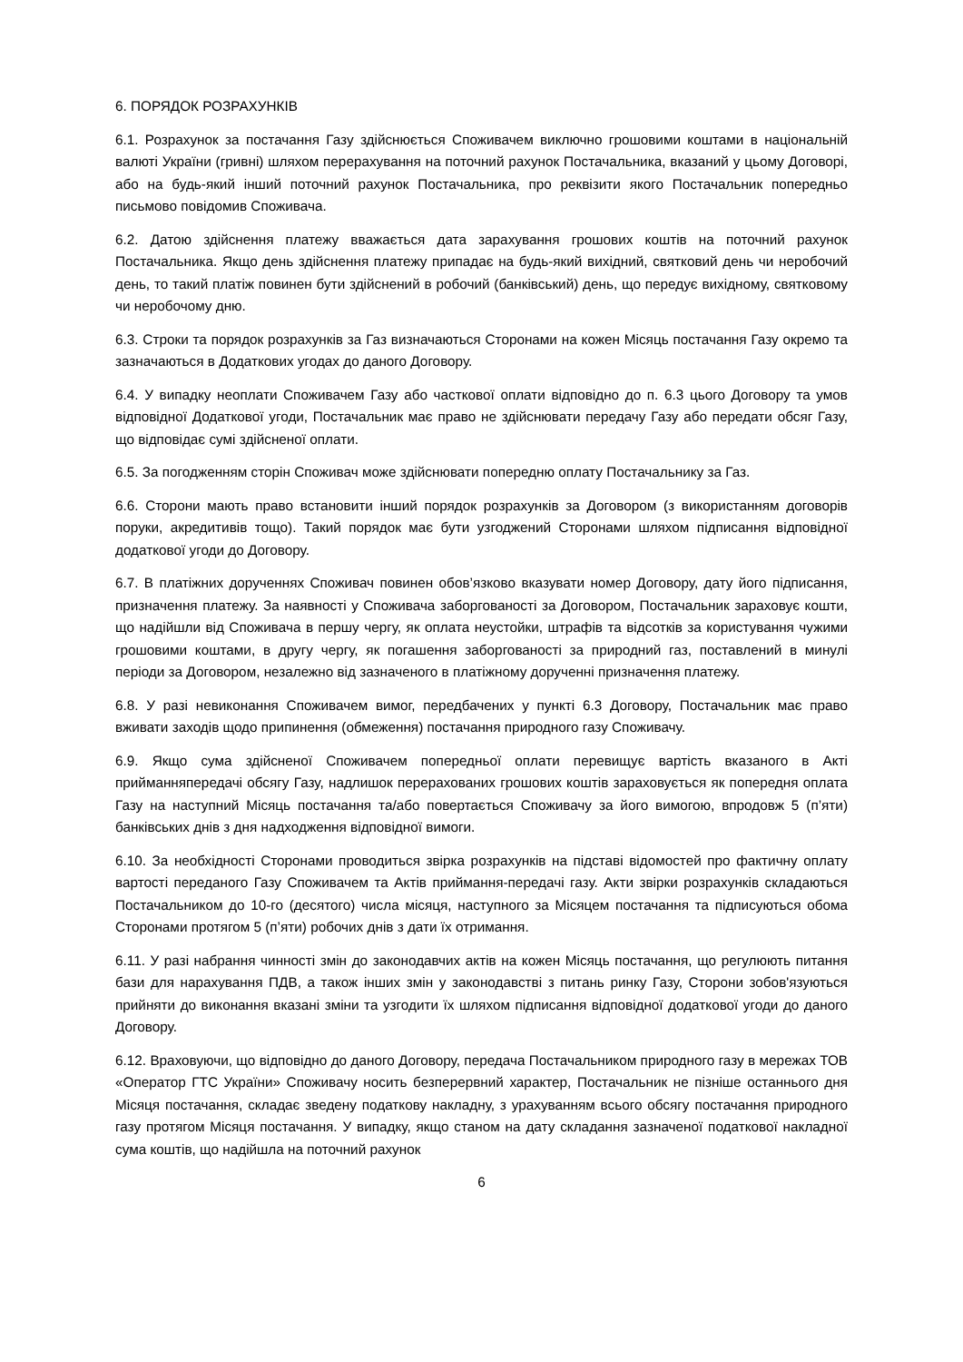6. ПОРЯДОК РОЗРАХУНКІВ
6.1. Розрахунок за постачання Газу здійснюється Споживачем виключно грошовими коштами в національній валюті України (гривні) шляхом перерахування на поточний рахунок Постачальника, вказаний у цьому Договорі, або на будь-який інший поточний рахунок Постачальника, про реквізити якого Постачальник попередньо письмово повідомив Споживача.
6.2. Датою здійснення платежу вважається дата зарахування грошових коштів на поточний рахунок Постачальника. Якщо день здійснення платежу припадає на будь-який вихідний, святковий день чи неробочий день, то такий платіж повинен бути здійснений в робочий (банківський) день, що передує вихідному, святковому чи неробочому дню.
6.3. Строки та порядок розрахунків за Газ визначаються Сторонами на кожен Місяць постачання Газу окремо та зазначаються в Додаткових угодах до даного Договору.
6.4. У випадку неоплати Споживачем Газу або часткової оплати відповідно до п. 6.3 цього Договору та умов відповідної Додаткової угоди, Постачальник має право не здійснювати передачу Газу або передати обсяг Газу, що відповідає сумі здійсненої оплати.
6.5. За погодженням сторін Споживач може здійснювати попередню оплату Постачальнику за Газ.
6.6. Сторони мають право встановити інший порядок розрахунків за Договором (з використанням договорів поруки, акредитивів тощо). Такий порядок має бути узгоджений Сторонами шляхом підписання відповідної додаткової угоди до Договору.
6.7. В платіжних дорученнях Споживач повинен обов’язково вказувати номер Договору, дату його підписання, призначення платежу. За наявності у Споживача заборгованості за Договором, Постачальник зараховує кошти, що надійшли від Споживача в першу чергу, як оплата неустойки, штрафів та відсотків за користування чужими грошовими коштами, в другу чергу, як погашення заборгованості за природний газ, поставлений в минулі періоди за Договором, незалежно від зазначеного в платіжному дорученні призначення платежу.
6.8. У разі невиконання Споживачем вимог, передбачених у пункті 6.3 Договору, Постачальник має право вживати заходів щодо припинення (обмеження) постачання природного газу Споживачу.
6.9. Якщо сума здійсненої Споживачем попередньої оплати перевищує вартість вказаного в Акті прийманняпередачі обсягу Газу, надлишок перерахованих грошових коштів зараховується як попередня оплата Газу на наступний Місяць постачання та/або повертається Споживачу за його вимогою, впродовж 5 (п’яти) банківських днів з дня надходження відповідної вимоги.
6.10. За необхідності Сторонами проводиться звірка розрахунків на підставі відомостей про фактичну оплату вартості переданого Газу Споживачем та Актів приймання-передачі газу. Акти звірки розрахунків складаються Постачальником до 10-го (десятого) числа місяця, наступного за Місяцем постачання та підписуються обома Сторонами протягом 5 (п’яти) робочих днів з дати їх отримання.
6.11. У разі набрання чинності змін до законодавчих актів на кожен Місяць постачання, що регулюють питання бази для нарахування ПДВ, а також інших змін у законодавстві з питань ринку Газу, Сторони зобов'язуються прийняти до виконання вказані зміни та узгодити їх шляхом підписання відповідної додаткової угоди до даного Договору.
6.12. Враховуючи, що відповідно до даного Договору, передача Постачальником природного газу в мережах ТОВ «Оператор ГТС України» Споживачу носить безперервний характер, Постачальник не пізніше останнього дня Місяця постачання, складає зведену податкову накладну, з урахуванням всього обсягу постачання природного газу протягом Місяця постачання. У випадку, якщо станом на дату складання зазначеної податкової накладної сума коштів, що надійшла на поточний рахунок
6